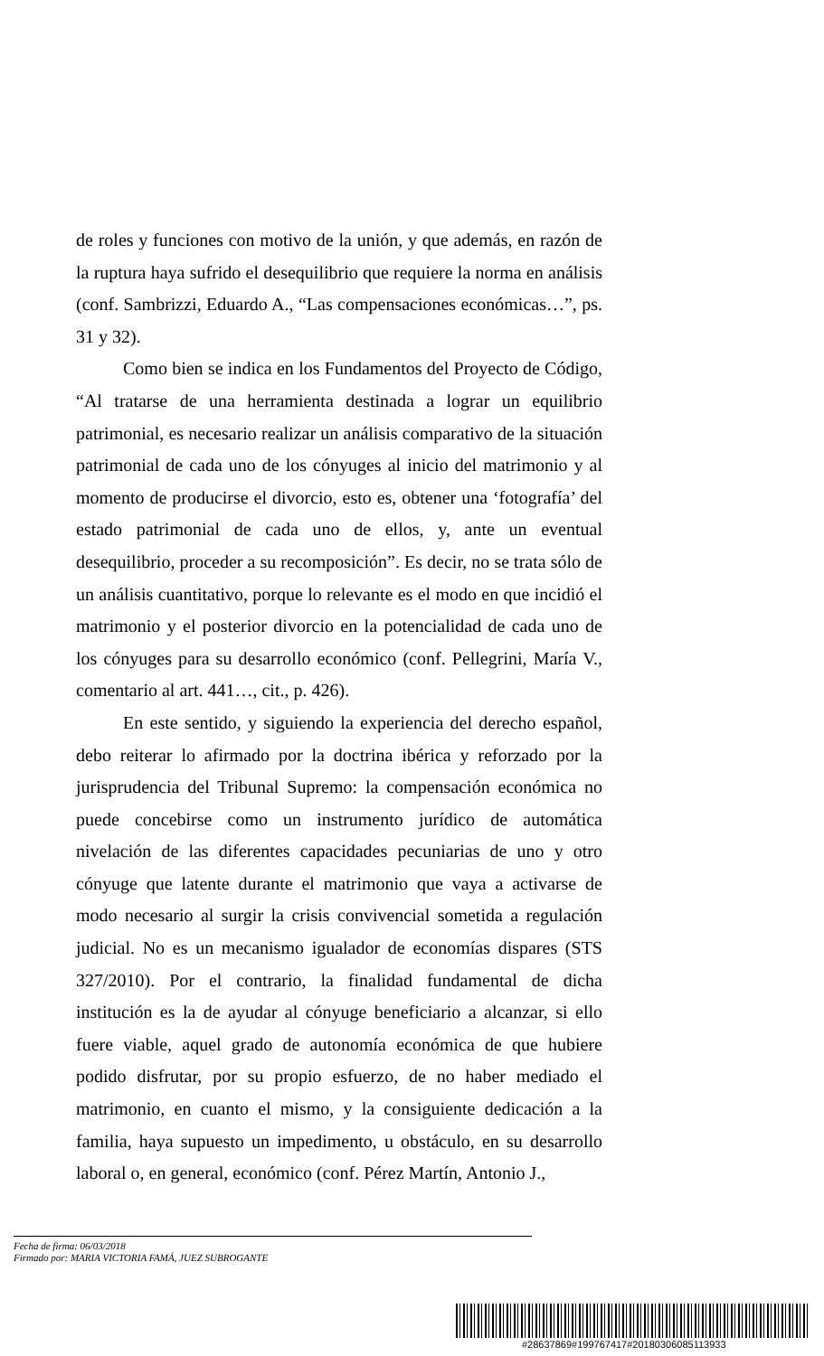de roles y funciones con motivo de la unión, y que además, en razón de la ruptura haya sufrido el desequilibrio que requiere la norma en análisis (conf. Sambrizzi, Eduardo A., “Las compensaciones económicas…”, ps. 31 y 32).
Como bien se indica en los Fundamentos del Proyecto de Código, “Al tratarse de una herramienta destinada a lograr un equilibrio patrimonial, es necesario realizar un análisis comparativo de la situación patrimonial de cada uno de los cónyuges al inicio del matrimonio y al momento de producirse el divorcio, esto es, obtener una ‘fotografía’ del estado patrimonial de cada uno de ellos, y, ante un eventual desequilibrio, proceder a su recomposición”. Es decir, no se trata sólo de un análisis cuantitativo, porque lo relevante es el modo en que incidió el matrimonio y el posterior divorcio en la potencialidad de cada uno de los cónyuges para su desarrollo económico (conf. Pellegrini, María V., comentario al art. 441…, cit., p. 426).
En este sentido, y siguiendo la experiencia del derecho español, debo reiterar lo afirmado por la doctrina ibérica y reforzado por la jurisprudencia del Tribunal Supremo: la compensación económica no puede concebirse como un instrumento jurídico de automática nivelación de las diferentes capacidades pecuniarias de uno y otro cónyuge que latente durante el matrimonio que vaya a activarse de modo necesario al surgir la crisis convivencial sometida a regulación judicial. No es un mecanismo igualador de economías dispares (STS 327/2010). Por el contrario, la finalidad fundamental de dicha institución es la de ayudar al cónyuge beneficiario a alcanzar, si ello fuere viable, aquel grado de autonomía económica de que hubiere podido disfrutar, por su propio esfuerzo, de no haber mediado el matrimonio, en cuanto el mismo, y la consiguiente dedicación a la familia, haya supuesto un impedimento, u obstáculo, en su desarrollo laboral o, en general, económico (conf. Pérez Martín, Antonio J.,
Fecha de firma: 06/03/2018
Firmado por: MARIA VICTORIA FAMÁ, JUEZ SUBROGANTE
#28637869#199767417#20180306085113933